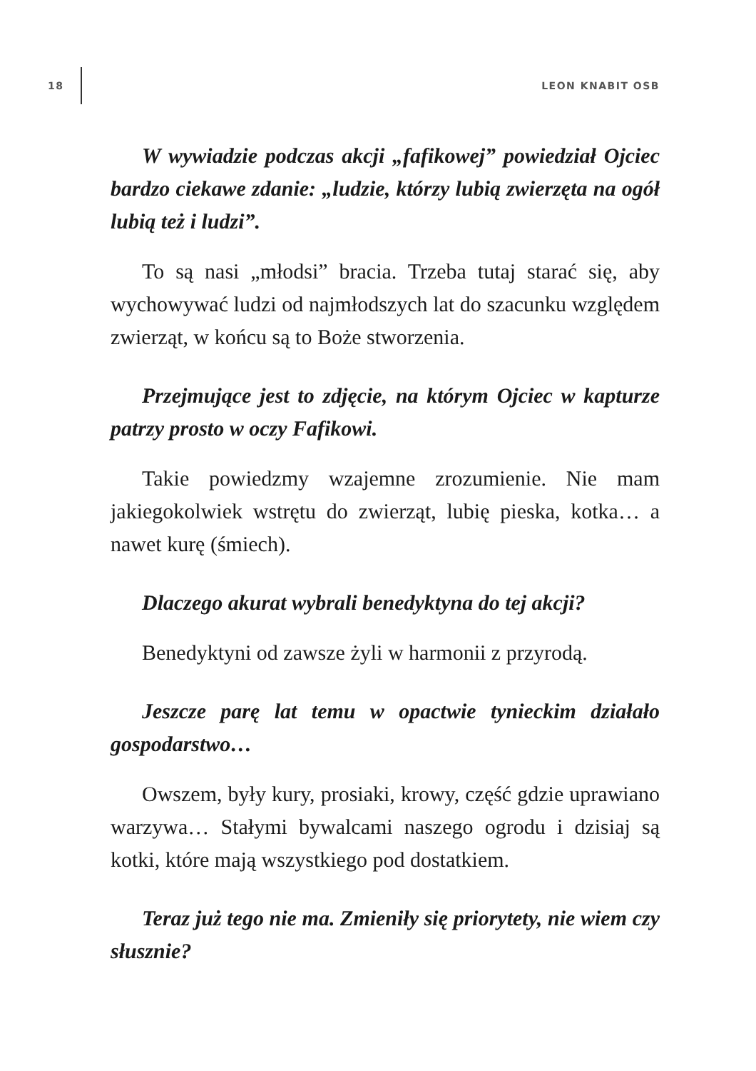18 LEON KNABIT OSB
W wywiadzie podczas akcji „fafikowej” powiedział Ojciec bardzo ciekawe zdanie: „ludzie, którzy lubią zwierzęta na ogół lubią też i ludzi”.
To są nasi „młodsi” bracia. Trzeba tutaj starać się, aby wychowywać ludzi od najmłodszych lat do szacunku względem zwierząt, w końcu są to Boże stworzenia.
Przejmujące jest to zdjęcie, na którym Ojciec w kapturze patrzy prosto w oczy Fafikowi.
Takie powiedzmy wzajemne zrozumienie. Nie mam jakiegokolwiek wstrętu do zwierząt, lubię pieska, kotka… a nawet kurę (śmiech).
Dlaczego akurat wybrali benedyktyna do tej akcji?
Benedyktyni od zawsze żyli w harmonii z przyrodą.
Jeszcze parę lat temu w opactwie tynieckim działało gospodarstwo…
Owszem, były kury, prosiaki, krowy, część gdzie uprawiano warzywa… Stałymi bywalcami naszego ogrodu i dzisiaj są kotki, które mają wszystkiego pod dostatkiem.
Teraz już tego nie ma. Zmieniły się priorytety, nie wiem czy słusznie?